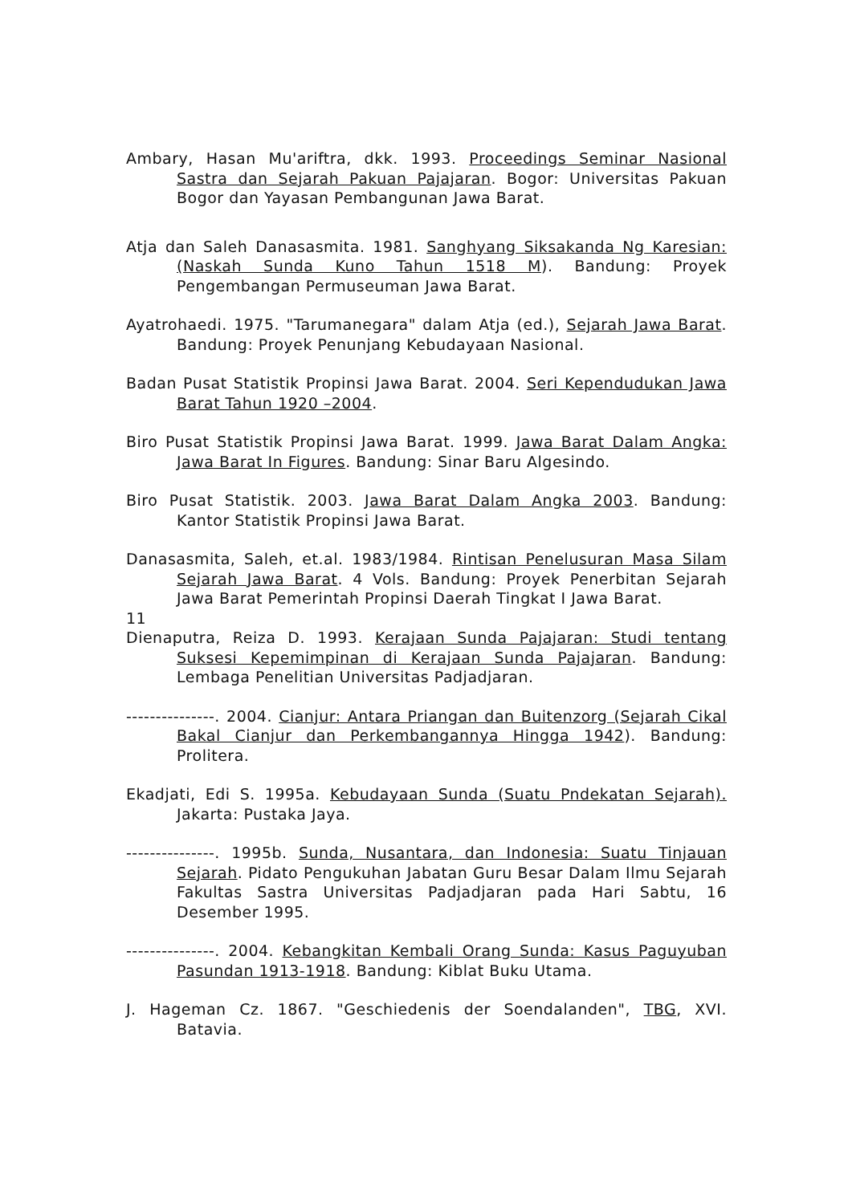Ambary, Hasan Mu'ariftra, dkk. 1993. Proceedings Seminar Nasional Sastra dan Sejarah Pakuan Pajajaran. Bogor: Universitas Pakuan Bogor dan Yayasan Pembangunan Jawa Barat.
Atja dan Saleh Danasasmita. 1981. Sanghyang Siksakanda Ng Karesian: (Naskah Sunda Kuno Tahun 1518 M). Bandung: Proyek Pengembangan Permuseuman Jawa Barat.
Ayatrohaedi. 1975. "Tarumanegara" dalam Atja (ed.), Sejarah Jawa Barat. Bandung: Proyek Penunjang Kebudayaan Nasional.
Badan Pusat Statistik Propinsi Jawa Barat. 2004. Seri Kependudukan Jawa Barat Tahun 1920 –2004.
Biro Pusat Statistik Propinsi Jawa Barat. 1999. Jawa Barat Dalam Angka: Jawa Barat In Figures. Bandung: Sinar Baru Algesindo.
Biro Pusat Statistik. 2003. Jawa Barat Dalam Angka 2003. Bandung: Kantor Statistik Propinsi Jawa Barat.
Danasasmita, Saleh, et.al. 1983/1984. Rintisan Penelusuran Masa Silam Sejarah Jawa Barat. 4 Vols. Bandung: Proyek Penerbitan Sejarah Jawa Barat Pemerintah Propinsi Daerah Tingkat I Jawa Barat.
11
Dienaputra, Reiza D. 1993. Kerajaan Sunda Pajajaran: Studi tentang Suksesi Kepemimpinan di Kerajaan Sunda Pajajaran. Bandung: Lembaga Penelitian Universitas Padjadjaran.
---------------. 2004. Cianjur: Antara Priangan dan Buitenzorg (Sejarah Cikal Bakal Cianjur dan Perkembangannya Hingga 1942). Bandung: Prolitera.
Ekadjati, Edi S. 1995a. Kebudayaan Sunda (Suatu Pndekatan Sejarah). Jakarta: Pustaka Jaya.
---------------. 1995b. Sunda, Nusantara, dan Indonesia: Suatu Tinjauan Sejarah. Pidato Pengukuhan Jabatan Guru Besar Dalam Ilmu Sejarah Fakultas Sastra Universitas Padjadjaran pada Hari Sabtu, 16 Desember 1995.
---------------. 2004. Kebangkitan Kembali Orang Sunda: Kasus Paguyuban Pasundan 1913-1918. Bandung: Kiblat Buku Utama.
J. Hageman Cz. 1867. "Geschiedenis der Soendalanden", TBG, XVI. Batavia.